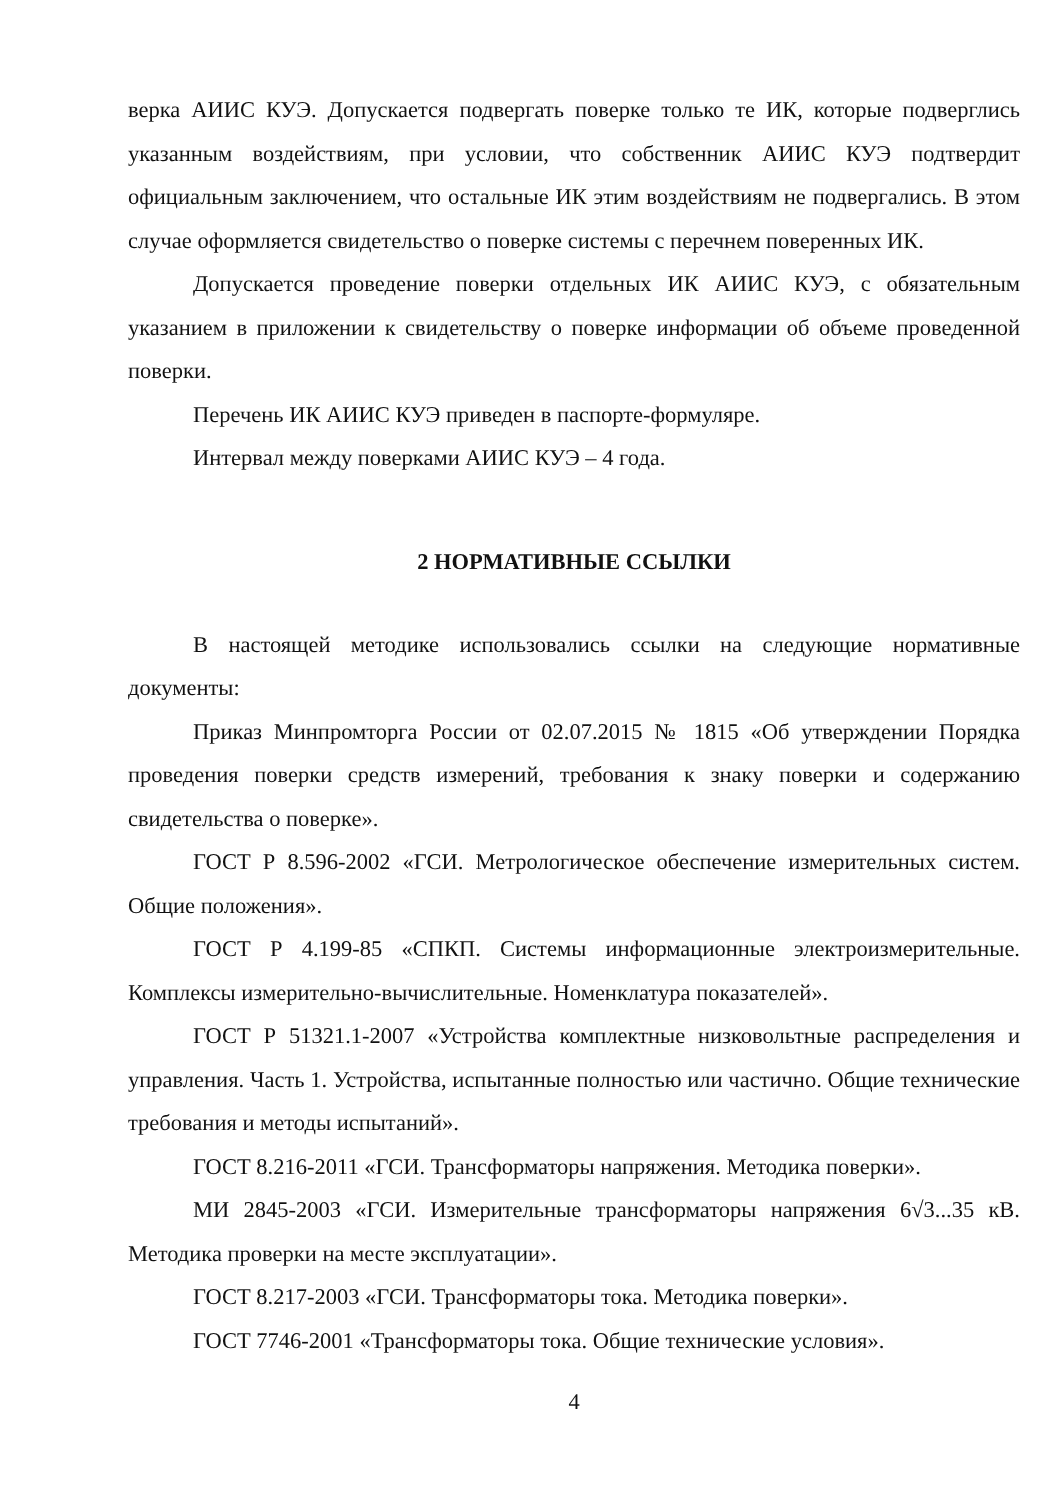верка АИИС КУЭ. Допускается подвергать поверке только те ИК, которые подверглись указанным воздействиям, при условии, что собственник АИИС КУЭ подтвердит официальным заключением, что остальные ИК этим воздействиям не подвергались. В этом случае оформляется свидетельство о поверке системы с перечнем поверенных ИК.
Допускается проведение поверки отдельных ИК АИИС КУЭ, с обязательным указанием в приложении к свидетельству о поверке информации об объеме проведенной поверки.
Перечень ИК АИИС КУЭ приведен в паспорте-формуляре.
Интервал между поверками АИИС КУЭ – 4 года.
2 НОРМАТИВНЫЕ ССЫЛКИ
В настоящей методике использовались ссылки на следующие нормативные документы:
Приказ Минпромторга России от 02.07.2015 № 1815 «Об утверждении Порядка проведения поверки средств измерений, требования к знаку поверки и содержанию свидетельства о поверке».
ГОСТ Р 8.596-2002 «ГСИ. Метрологическое обеспечение измерительных систем. Общие положения».
ГОСТ Р 4.199-85 «СПКП. Системы информационные электроизмерительные. Комплексы измерительно-вычислительные. Номенклатура показателей».
ГОСТ Р 51321.1-2007 «Устройства комплектные низковольтные распределения и управления. Часть 1. Устройства, испытанные полностью или частично. Общие технические требования и методы испытаний».
ГОСТ 8.216-2011 «ГСИ. Трансформаторы напряжения. Методика поверки».
МИ 2845-2003 «ГСИ. Измерительные трансформаторы напряжения 6√3...35 кВ. Методика проверки на месте эксплуатации».
ГОСТ 8.217-2003 «ГСИ. Трансформаторы тока. Методика поверки».
ГОСТ 7746-2001 «Трансформаторы тока. Общие технические условия».
4